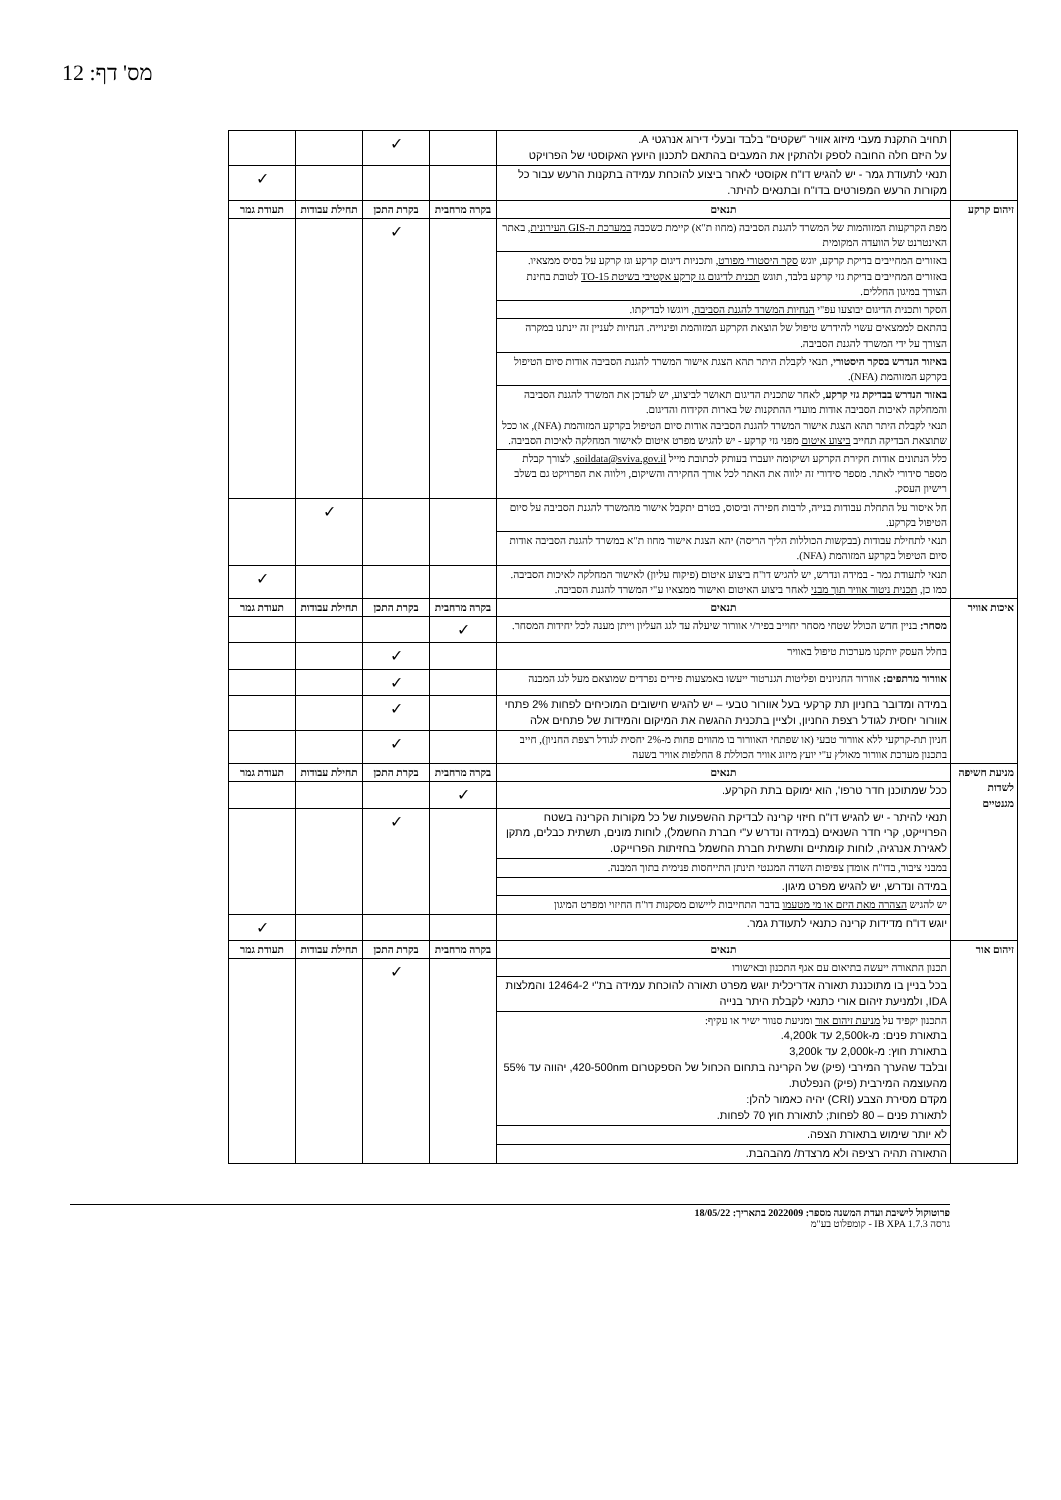מס' דף: 12
| | תחויב התקנת מעבי מיזוג אוויר "שקטים" בלבד ובעלי דירוג אנרגטי A. על היזם חלה החובה לספק ולהתקין את המעבים בהתאם לתכנון היועץ האקוסטי של הפרויקט | | ✓ | | |
| | תנאי לתעודת גמר - יש להגיש דו"ח אקוסטי לאחר ביצוע להוכחת עמידה בתקנות הרעש עבור כל מקורות הרעש המפורטים בדו"ח ובתנאים להיתר. | | | | ✓ |
| זיהום קרקע | תנאים | בקרה מרחבית | בקרת התכן | תחילת עבודות | תעודת גמר |
| | מפת הקרקעות המזוהמות של המשרד להגנת הסביבה (מחוז ת"א) קיימת כשכבה במערכת ה-GIS העירונית , באתר האינטרנט של הוועדה המקומית | | ✓ | | |
| | באזורים המחייבים בדיקת קרקע, יוגש סקר היסטורי מפורט , ותכניות דיגום קרקע וגז קרקע על בסיס ממצאיו. באזורים המחייבים בדיקת גזי קרקע בלבד, תוגש תכנית לדיגום גז קרקע אקטיבי בשיטת TO-15 לטובת בחינת הצורך במיגון החללים. | | | | |
| | הסקר ותכנית הדיגום יבוצעו עפ"י הנחיות המשרד להגנת הסביבה , ויוגשו לבדיקתו. | | | | |
| | בהתאם לממצאים עשוי להידרש טיפול של הוצאת הקרקע המזוהמת ופינוייה. הנחיות לעניין זה יינתנו במקרה הצורך על ידי המשרד להגנת הסביבה. | | | | |
| | באיזור הנדרש בסקר היסטורי , תנאי לקבלת היתר תהא הצגת אישור המשרד להגנת הסביבה אודות סיום הטיפול בקרקע המזוהמת (NFA). | | | | |
| | באזור הנדרש בבדיקת גזי קרקע , לאחר שתכנית הדיגום תאושר לביצוע, יש לעדכן את המשרד להגנת הסביבה והמחלקה לאיכות הסביבה אודות מועדי ההתקנות של בארות הקידוח והדיגום. תנאי לקבלת היתר תהא הצגת אישור המשרד להגנת הסביבה אודות סיום הטיפול בקרקע המזוהמת (NFA), או ככל שתוצאת הבדיקה תחייב ביצוע איטום מפני גזי קרקע - יש להגיש מפרט איטום לאישור המחלקה לאיכות הסביבה. | | | | |
| | כלל הנתונים אודות חקירת הקרקע ושיקומה יועברו בעותק לכתובת מייל soildata@sviva.gov.il , לצורך קבלת מספר סידורי לאתר. מספר סידורי זה ילווה את האתר לכל אורך החקירה והשיקום, וילווה את הפרויקט גם בשלב רישיון העסק. | | | | |
| | חל איסור על התחלת עבודות בנייה, לרבות חפירה וביסוס, בטרם יתקבל אישור מהמשרד להגנת הסביבה על סיום הטיפול בקרקע. | | | ✓ | |
| | תנאי לתחילת עבודות (בבקשות הכוללות הליך הריסה) יהא הצגת אישור מחוז ת"א במשרד להגנת הסביבה אודות סיום הטיפול בקרקע המזוהמת (NFA). | | | | |
| | תנאי לתעודת גמר - במידה ונדרש, יש להגיש דו"ח ביצוע איטום (פיקוח עליון) לאישור המחלקה לאיכות הסביבה. כמו כן, תכנית ניטור אוויר תוך מבני לאחר ביצוע האיטום ואישור ממצאיו ע"י המשרד להגנת הסביבה. | | | | ✓ |
| איכות אוויר | תנאים | בקרה מרחבית | בקרת התכן | תחילת עבודות | תעודת גמר |
| | מסחר: בניין חדש הכולל שטחי מסחר יחוייב בפיר/י אוורור שיעלה עד לגג העליון וייתן מענה לכל יחידות המסחר. | ✓ | | | |
| | בחלל העסק יותקנו מערכות טיפול באוויר | | ✓ | | |
| | אוורור מרתפים: אוורור החניונים ופליטות הגנרטור ייעשו באמצעות פירים נפרדים שמוצאם מעל לגג המבנה | | ✓ | | |
| | במידה ומדובר בחניון תת קרקעי בעל אוורור טבעי – יש להגיש חישובים המוכיחים לפחות 2% פתחי אוורור יחסית לגודל רצפת החניון, ולציין בתכנית ההגשה את המיקום והמידות של פתחים אלה | | ✓ | | |
| | חניון תת-קרקעי ללא אוורור טבעי (או שפתחי האוורור בו מהווים פחות מ-2% יחסית לגודל רצפת החניון), חייב בתכנון מערכת אוורור מאולץ ע"י יועץ מיזוג אוויר הכוללת 8 החלפות אוויר בשעה | | ✓ | | |
| מניעת חשיפה לשדות מגנטיים | תנאים | בקרה מרחבית | בקרת התכן | תחילת עבודות | תעודת גמר |
| | ככל שמתוכנן חדר טרפו', הוא ימוקם בתת הקרקע. | ✓ | | | |
| | תנאי להיתר - יש להגיש דו"ח חיזוי קרינה לבדיקת ההשפעות של כל מקורות הקרינה בשטח הפרוייקט, קרי חדר השנאים (במידה ונדרש ע"י חברת החשמל), לוחות מונים, תשתית כבלים, מתקן לאגירת אנרגיה, לוחות קומתיים ותשתית חברת החשמל בחזיתות הפרוייקט. | | ✓ | | |
| | במבני ציבור, בדו"ח אומדן צפיפות השדה המגנטי תינתן התייחסות פנימית בתוך המבנה. | | | | |
| | במידה ונדרש, יש להגיש מפרט מיגון. | | | | |
| | יש להגיש הצהרה מאת היזם או מי מטעמו בדבר התחייבות ליישום מסקנות דו"ח החיזוי ומפרט המיגון | | | | |
| | יוגש דו"ח מדידות קרינה כתנאי לתעודת גמר. | | | | ✓ |
| זיהום אור | תנאים | בקרה מרחבית | בקרת התכן | תחילת עבודות | תעודת גמר |
| | תכנון התאורה ייעשה בתיאום עם אגף התכנון ובאישורו | | ✓ | | |
| | בכל בניין בו מתוכננת תאורה אדריכלית יוגש מפרט תאורה להוכחת עמידה בת"י 12464-2 והמלצות IDA, ולמניעת זיהום אורי כתנאי לקבלת היתר בנייה | | | | |
| | התכנון יקפיד על מניעת זיהום אור ומניעת סנוור ישיר או עקיף: בתאורת פנים: מ-2,500k עד 4,200k. בתאורת חוץ: מ-2,000k עד 3,200k ובלבד שהערך המירבי (פיק) של הקרינה בתחום הכחול של הספקטרום 420-500nm, יהווה עד 55% מהעוצמה המירבית (פיק) הנפלטת. מקדם מסירת הצבע (CRI) יהיה כאמור להלן: לתאורת פנים – 80 לפחות; לתאורת חוץ 70 לפחות. | | | | |
| | לא יותר שימוש בתאורת הצפה. | | | | |
| | התאורה תהיה רציפה ולא מרצדת/ מהבהבת. | | | | |
פרוטוקול לישיבת ועדת המשנה מספר: 2022009 בתאריך: 18/05/22
גרסה IB XPA 1.7.3 - קומפלוט בע"מ